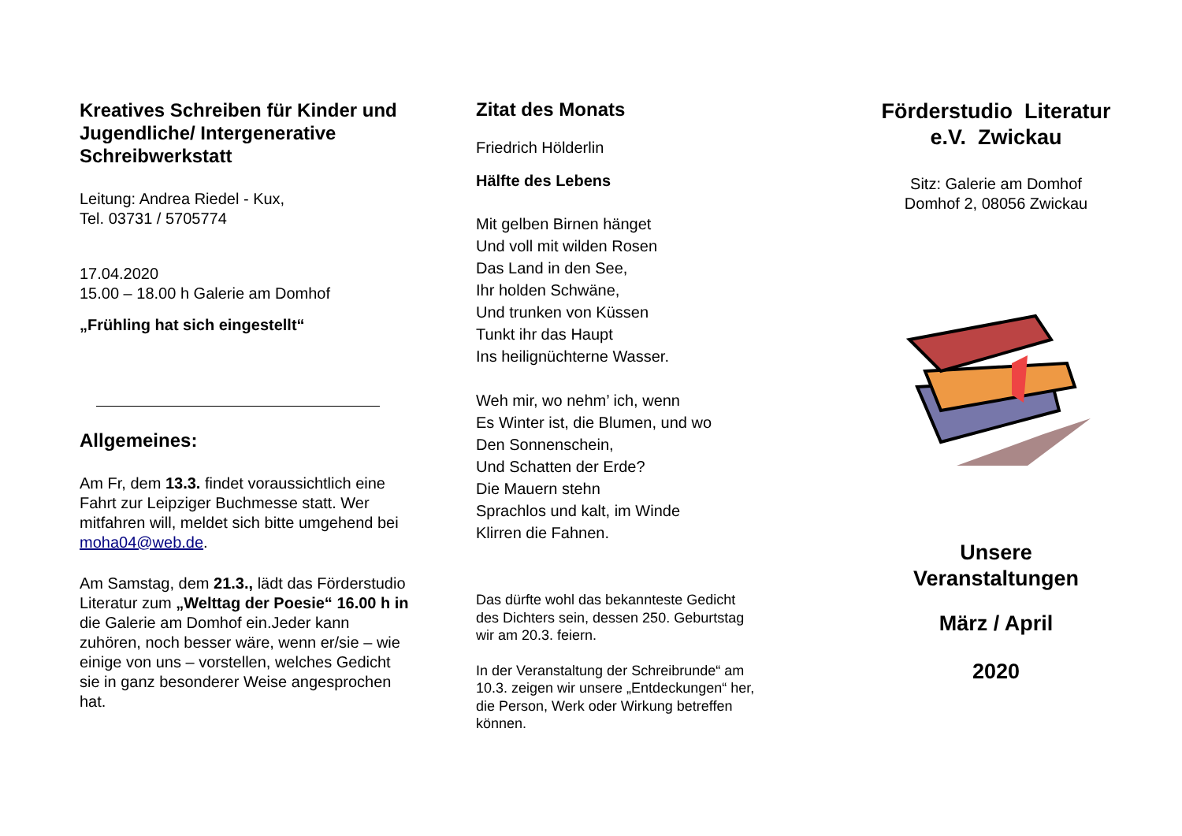Kreatives Schreiben für Kinder und Jugendliche/ Intergenerative Schreibwerkstatt
Leitung: Andrea Riedel - Kux,
Tel. 03731 / 5705774
17.04.2020
15.00 – 18.00 h Galerie am Domhof
„Frühling hat sich eingestellt“
Allgemeines:
Am Fr, dem 13.3. findet voraussichtlich eine Fahrt zur Leipziger Buchmesse statt. Wer mitfahren will, meldet sich bitte umgehend bei moha04@web.de.
Am Samstag, dem 21.3., lädt das Förderstudio Literatur zum „Welttag der Poesie“ 16.00 h in die Galerie am Domhof ein.Jeder kann zuhören, noch besser wäre, wenn er/sie – wie einige von uns – vorstellen, welches Gedicht sie in ganz besonderer Weise angesprochen hat.
Zitat des Monats
Friedrich Hölderlin
Hälfte des Lebens
Mit gelben Birnen hänget
Und voll mit wilden Rosen
Das Land in den See,
Ihr holden Schwäne,
Und trunken von Küssen
Tunkt ihr das Haupt
Ins heilignüchterne Wasser.
Weh mir, wo nehm’ ich, wenn
Es Winter ist, die Blumen, und wo
Den Sonnenschein,
Und Schatten der Erde?
Die Mauern stehn
Sprachlos und kalt, im Winde
Klirren die Fahnen.
Das dürfte wohl das bekannteste Gedicht des Dichters sein, dessen 250. Geburtstag wir am 20.3. feiern.
In der Veranstaltung der Schreibrunde“ am 10.3. zeigen wir unsere „Entdeckungen“ her, die Person, Werk oder Wirkung betreffen können.
Förderstudio Literatur
e.V. Zwickau
Sitz: Galerie am Domhof
Domhof 2, 08056 Zwickau
Unsere
Veranstaltungen
März / April
2020